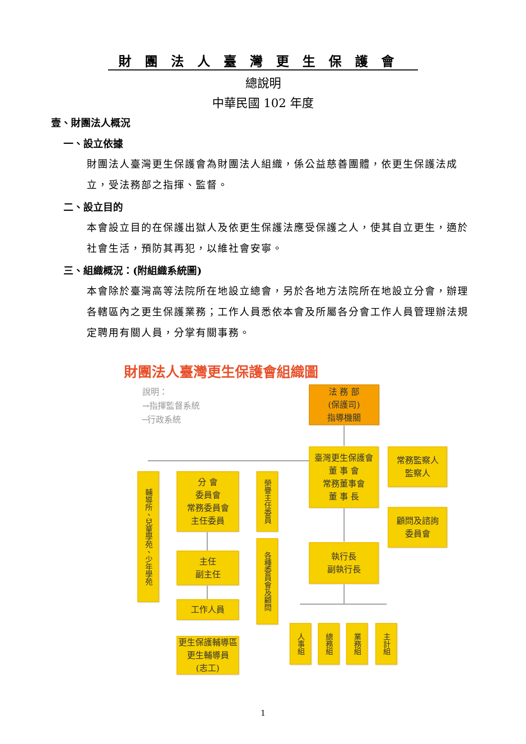財團法人臺灣更生保護會
總說明
中華民國 102 年度
壹、財團法人概況
一、設立依據
財團法人臺灣更生保護會為財團法人組織，係公益慈善團體，依更生保護法成立，受法務部之指揮、監督。
二、設立目的
本會設立目的在保護出獄人及依更生保護法應受保護之人，使其自立更生，適於社會生活，預防其再犯，以維社會安寧。
三、組織概況：(附組織系統圖)
本會除於臺灣高等法院所在地設立總會，另於各地方法院所在地設立分會，辦理各轄區內之更生保護業務；工作人員悉依本會及所屬各分會工作人員管理辦法規定聘用有關人員，分掌有關事務。
財團法人臺灣更生保護會組織圖
說明：
→指揮監督系統
─行政系統
法 務 部
(保護司)
指導機關
臺灣更生保護會
董 事 會
常務董事會
董 事 長
常務監察人
監察人
顧問及諮詢
委員會
執行長
副執行長
輔導所、兒童學苑、少年學苑
分 會
委員會
常務委員會
主任委員
榮譽主任委員
主任
副主任
各種委員會及顧問
工作人員
更生保護輔導區
更生輔導員
(志工)
人事組
總務組
業務組
主計組
1